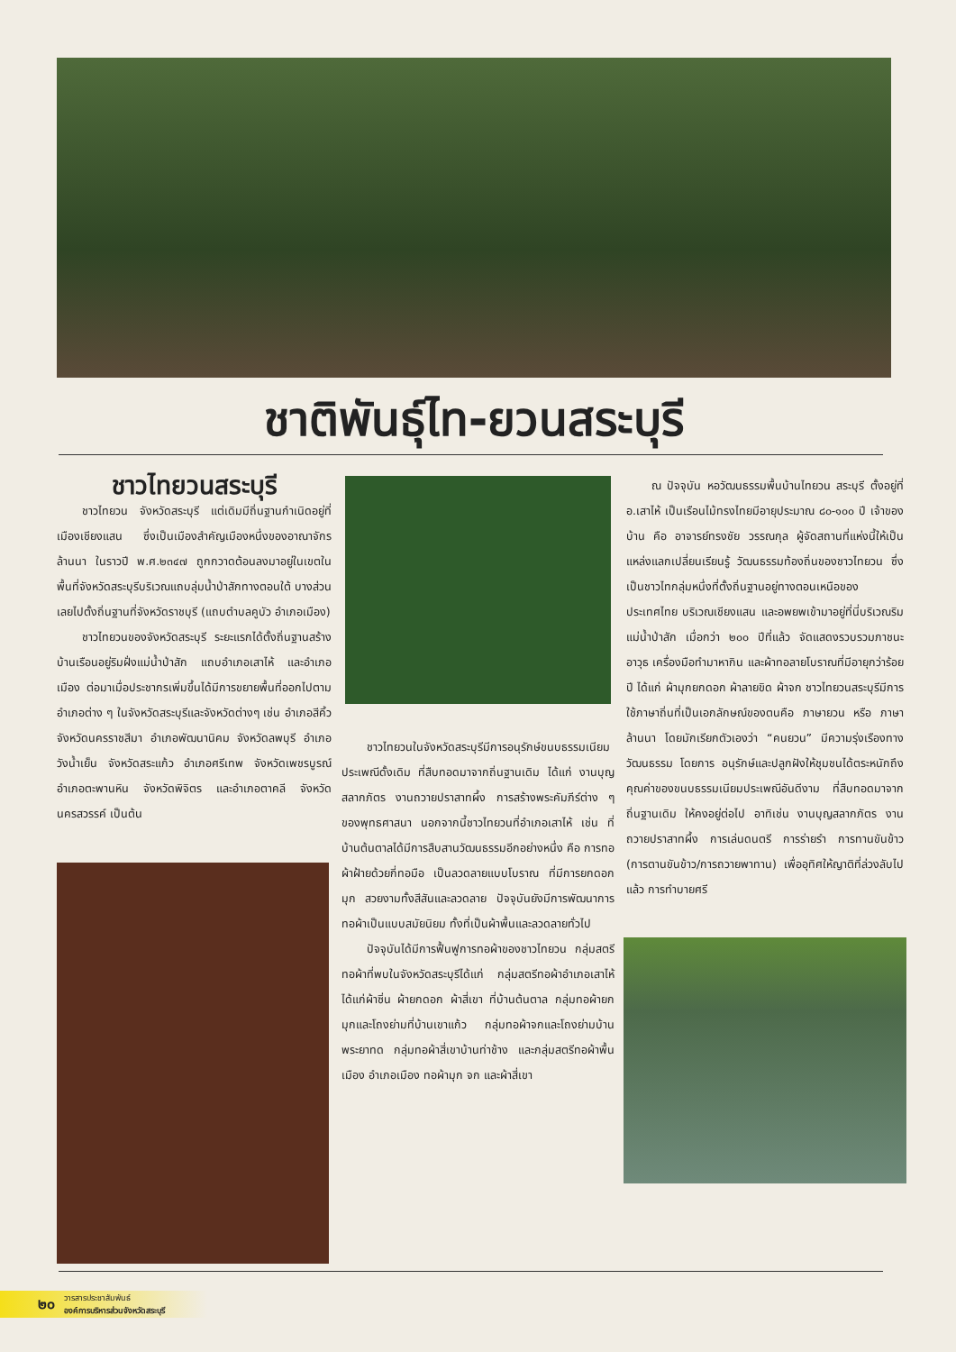ชาติพันธุ์ไท-ยวนสระบุรี
ชาวไทยวนสระบุรี
ชาวไทยวน จังหวัดสระบุรี แต่เดิมมีถิ่นฐานกำเนิดอยู่ที่เมืองเชียงแสน ซึ่งเป็นเมืองสำคัญเมืองหนึ่งของอาณาจักรล้านนา ในราวปี พ.ศ.๒๓๔๗ ถูกกวาดต้อนลงมาอยู่ในเขตในพื้นที่จังหวัดสระบุรีบริเวณแถบลุ่มน้ำป่าสักทางตอนใต้ บางส่วนเลยไปตั้งถิ่นฐานที่จังหวัดราชบุรี (แถบตำบลคูบัว อำเภอเมือง)
ชาวไทยวนของจังหวัดสระบุรี ระยะแรกได้ตั้งถิ่นฐานสร้างบ้านเรือนอยู่ริมฝั่งแม่น้ำป่าสัก แถบอำเภอเสาไห้ และอำเภอเมือง ต่อมาเมื่อประชากรเพิ่มขึ้นได้มีการขยายพื้นที่ออกไปตามอำเภอต่าง ๆ ในจังหวัดสระบุรีและจังหวัดต่างๆ เช่น อำเภอสีคิ้ว จังหวัดนครราชสีมา อำเภอพัฒนานิคม จังหวัดลพบุรี อำเภอวังน้ำเย็น จังหวัดสระแก้ว อำเภอศรีเทพ จังหวัดเพชรบูรณ์ อำเภอตะพานหิน จังหวัดพิจิตร และอำเภอตาคลี จังหวัดนครสวรรค์ เป็นต้น
ชาวไทยวนในจังหวัดสระบุรีมีการอนุรักษ์ขนบธรรมเนียมประเพณีดั้งเดิม ที่สืบทอดมาจากถิ่นฐานเดิม ได้แก่ งานบุญสลากภัตร งานถวายปราสาทผึ้ง การสร้างพระคัมภีร์ต่าง ๆ ของพุทธศาสนา นอกจากนี้ชาวไทยวนที่อำเภอเสาไห้ เช่น ที่บ้านต้นตาลได้มีการสืบสานวัฒนธรรมอีกอย่างหนึ่ง คือ การทอผ้าฝ้ายด้วยกี่ทอมือ เป็นลวดลายแบบโบราณ ที่มีการยกดอกมุก สวยงามทั้งสีสันและลวดลาย ปัจจุบันยังมีการพัฒนาการทอผ้าเป็นแบบสมัยนิยม ทั้งที่เป็นผ้าพื้นและลวดลายทั่วไป
ปัจจุบันได้มีการฟื้นฟูการทอผ้าของชาวไทยวน กลุ่มสตรีทอผ้าที่พบในจังหวัดสระบุรีได้แก่ กลุ่มสตรีทอผ้าอำเภอเสาไห้ ได้แก่ผ้าซิ่น ผ้ายกดอก ผ้าสี่เขา ที่บ้านต้นตาล กลุ่มทอผ้ายกมุกและโถงย่ามที่บ้านเขาแก้ว กลุ่มทอผ้าจกและโถงย่ามบ้านพระยาทด กลุ่มทอผ้าสี่เขาบ้านท่าช้าง และกลุ่มสตรีทอผ้าพื้นเมือง อำเภอเมือง ทอผ้ามุก จก และผ้าสี่เขา
ณ ปัจจุบัน หอวัฒนธรรมพื้นบ้านไทยวน สระบุรี ตั้งอยู่ที่ อ.เสาไห้ เป็นเรือนไม้ทรงไทยมีอายุประมาณ ๘๐-๑๐๐ ปี เจ้าของบ้าน คือ อาจารย์ทรงชัย วรรณกุล ผู้จัดสถานที่แห่งนี้ให้เป็นแหล่งแลกเปลี่ยนเรียนรู้ วัฒนธรรมท้องถิ่นของชาวไทยวน ซึ่งเป็นชาวไทกลุ่มหนึ่งที่ตั้งถิ่นฐานอยู่ทางตอนเหนือของประเทศไทย บริเวณเชียงแสน และอพยพเข้ามาอยู่ที่นี่บริเวณริมแม่น้ำป่าสัก เมื่อกว่า ๒๐๐ ปีที่แล้ว จัดแสดงรวบรวมภาชนะ อาวุธ เครื่องมือทำมาหากิน และผ้าทอลายโบราณที่มีอายุกว่าร้อยปี ได้แก่ ผ้ามุกยกดอก ผ้าลายขิด ผ้าจก ชาวไทยวนสระบุรีมีการใช้ภาษาถิ่นที่เป็นเอกลักษณ์ของตนคือ ภาษายวน หรือ ภาษาล้านนา โดยมักเรียกตัวเองว่า “คนยวน” มีความรุ่งเรืองทางวัฒนธรรม โดยการ อนุรักษ์และปลูกฝังให้ชุมชนได้ตระหนักถึงคุณค่าของขนบธรรมเนียมประเพณีอันดีงาม ที่สืบทอดมาจากถิ่นฐานเดิม ให้คงอยู่ต่อไป อาทิเช่น งานบุญสลากภัตร งานถวายปราสาทผึ้ง การเล่นดนตรี การร่ายรำ การทานขันข้าว (การตานขันข้าว/การถวายพาทาน) เพื่ออุทิศให้ญาติที่ล่วงลับไปแล้ว การทำบายศรี
๒๐ วารสารประชาสัมพันธ์
องค์การบริหารส่วนจังหวัดสระบุรี